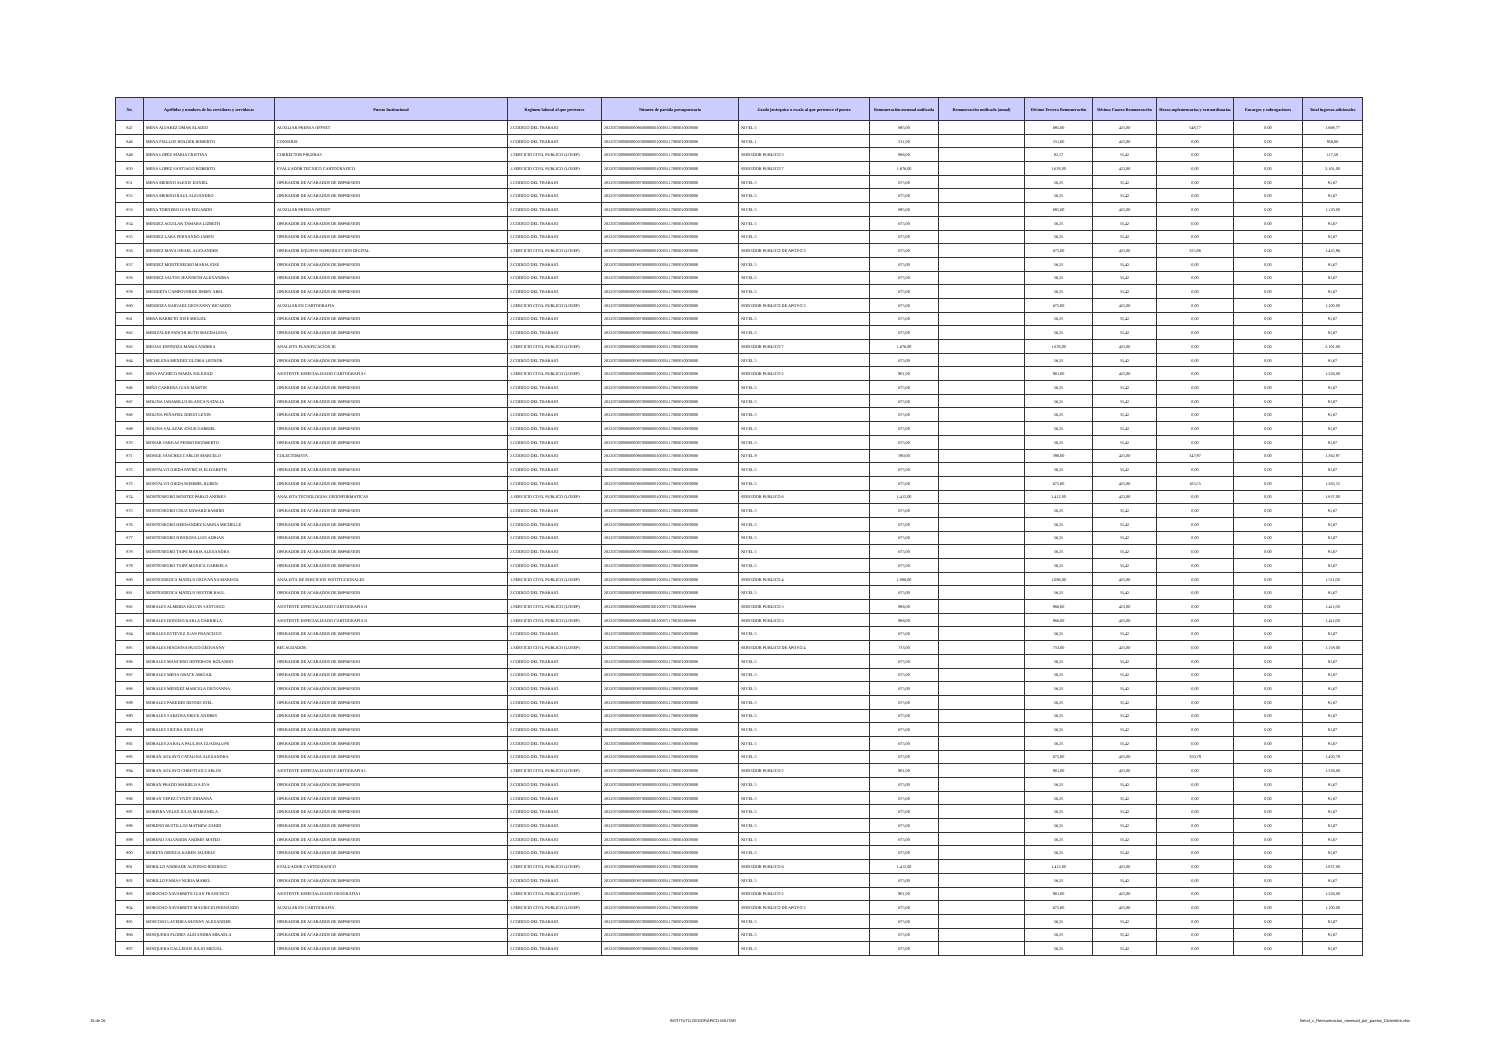| No. | Apellidos y nombres de los servidores y servidoras | Puesto Institucional | Regimen laboral al que pertenece | Número de partida presupuestaria | Grado jerárquico o escala al que pertenece el puesto | Remuneración mensual unificada | Remuneración unificada (anual) | Décimo Tercera Remuneración | Décima Cuarta Remuneración | Horas suplementarias y extraordinarias | Encargos y subrogaciones | Total ingresos adicionales |
| --- | --- | --- | --- | --- | --- | --- | --- | --- | --- | --- | --- | --- |
| 847 | MENA ALVAREZ OMAR ELADIO | AUXILIAR PRENSA OFFSET | 2.CODIGO DEL TRABAJO | 202207200000000086000000010005117000010000000 | NIVEL 5 | 695,00 | | 695,00 | 425,00 | 548,77 | 0,00 | 1.668,77 |
| 848 | MENA FIALLOS HOLGER ROBERTO | CONSERJE | 2.CODIGO DEL TRABAJO | 202207200000000010000000010005117000010000000 | NIVEL 1 | 531,00 | | 531,00 | 425,00 | 0,00 | 0,00 | 956,00 |
| 849 | MENA LOPEZ MARIA CRISTINA | CORRECTOR PRUEBAS | 1.SERVICIO CIVIL PUBLICO (LOSEP) | 202207200000000087000000050005117000010000000 | SERVIDOR PUBLICO 3 | 986,00 | | 82,17 | 35,42 | 0,00 | 0,00 | 117,58 |
| 850 | MENA LOPEZ SANTIAGO ROBERTO | EVALUADOR TECNICO CARTOGRAFICO | 1.SERVICIO CIVIL PUBLICO (LOSEP) | 202207200000000086000000010005117000010000000 | SERVIDOR PUBLICO 7 | 1.676,00 | | 1.676,00 | 425,00 | 0,00 | 0,00 | 2.101,00 |
| 851 | MENA MERINO ALEXIS DANIEL | OPERADOR DE ACABADOS DE IMPRESION | 2.CODIGO DEL TRABAJO | 202207200000000087000000050005117000010000000 | NIVEL 5 | 675,00 | | 56,25 | 35,42 | 0,00 | 0,00 | 91,67 |
| 852 | MENA MERINO RAUL ALEJANDRO | OPERADOR DE ACABADOS DE IMPRESION | 2.CODIGO DEL TRABAJO | 202207200000000087000000050005117000010000000 | NIVEL 5 | 675,00 | | 56,25 | 35,42 | 0,00 | 0,00 | 91,67 |
| 853 | MENA TORNERO JUAN EDUARDO | AUXILIAR PRENSA OFFSET | 2.CODIGO DEL TRABAJO | 202207200000000086000000010005117000010000000 | NIVEL 5 | 695,00 | | 695,00 | 425,00 | 0,00 | 0,00 | 1.120,00 |
| 854 | MENDEZ AGUILAR TAMARA LIZBETH | OPERADOR DE ACABADOS DE IMPRESION | 2.CODIGO DEL TRABAJO | 202207200000000087000000050005117000010000000 | NIVEL 5 | 675,00 | | 56,25 | 35,42 | 0,00 | 0,00 | 91,67 |
| 855 | MENDEZ LARA FERNANDO JAHEN | OPERADOR DE ACABADOS DE IMPRESION | 2.CODIGO DEL TRABAJO | 202207200000000087000000050005117000010000000 | NIVEL 5 | 675,00 | | 56,25 | 35,42 | 0,00 | 0,00 | 91,67 |
| 856 | MENDEZ MAYA ISRAEL ALEXANDER | OPERADOR EQUIPOS REPRODUCCION DIGITAL | 1.SERVICIO CIVIL PUBLICO (LOSEP) | 202207200000000086000000010005117000020000000 | SERVIDOR PUBLICO DE APOYO 3 | 675,00 | | 675,00 | 425,00 | 325,96 | 0,00 | 1.425,96 |
| 857 | MENDEZ MONTENEGRO MARIA JOSE | OPERADOR DE ACABADOS DE IMPRESION | 2.CODIGO DEL TRABAJO | 202207200000000087000000050005117000010000000 | NIVEL 5 | 675,00 | | 56,25 | 35,42 | 0,00 | 0,00 | 91,67 |
| 858 | MENDEZ SALTOS JEANNETH ALEXANDRA | OPERADOR DE ACABADOS DE IMPRESION | 2.CODIGO DEL TRABAJO | 202207200000000087000000050005117000010000000 | NIVEL 5 | 675,00 | | 56,25 | 35,42 | 0,00 | 0,00 | 91,67 |
| 859 | MENDIETA CAMPOVERDE JIMMY ABEL | OPERADOR DE ACABADOS DE IMPRESION | 2.CODIGO DEL TRABAJO | 202207200000000087000000050005117000010000000 | NIVEL 5 | 675,00 | | 56,25 | 35,42 | 0,00 | 0,00 | 91,67 |
| 860 | MENDOZA NARVAEZ GEOVANNY RICARDO | AUXILIAR EN CARTOGRAFIA | 1.SERVICIO CIVIL PUBLICO (LOSEP) | 202207200000000086000000010005117000010000000 | SERVIDOR PUBLICO DE APOYO 3 | 675,00 | | 675,00 | 425,00 | 0,00 | 0,00 | 1.100,00 |
| 861 | MERA BARRETO JOSE MIGUEL | OPERADOR DE ACABADOS DE IMPRESION | 2.CODIGO DEL TRABAJO | 202207200000000087000000050005117000010000000 | NIVEL 5 | 675,00 | | 56,25 | 35,42 | 0,00 | 0,00 | 91,67 |
| 862 | MERIZALDE PANCHI RUTH MAGDALENA | OPERADOR DE ACABADOS DE IMPRESION | 2.CODIGO DEL TRABAJO | 202207200000000087000000050005117000010000000 | NIVEL 5 | 675,00 | | 56,25 | 35,42 | 0,00 | 0,00 | 91,67 |
| 863 | MESIAS ESPINOZA MARIA ANDREA | ANALISTA PLANIFICACION III | 1.SERVICIO CIVIL PUBLICO (LOSEP) | 202207200000000010000000010005117000010000000 | SERVIDOR PUBLICO 7 | 1.676,00 | | 1.676,00 | 425,00 | 0,00 | 0,00 | 2.101,00 |
| 864 | MICHILENA MENDEZ GLORIA LEONOR | OPERADOR DE ACABADOS DE IMPRESION | 2.CODIGO DEL TRABAJO | 202207200000000087000000050005117000010000000 | NIVEL 5 | 675,00 | | 56,25 | 35,42 | 0,00 | 0,00 | 91,67 |
| 865 | MINA PACHECO MARIA SOLEDAD | ASISTENTE ESPECIALIZADO CARTOGRAFIA I | 1.SERVICIO CIVIL PUBLICO (LOSEP) | 202207200000000086000000010005117000010000000 | SERVIDOR PUBLICO 2 | 901,00 | | 901,00 | 425,00 | 0,00 | 0,00 | 1.326,00 |
| 866 | MIÑO CARRERA JUAN MARTIN | OPERADOR DE ACABADOS DE IMPRESION | 2.CODIGO DEL TRABAJO | 202207200000000087000000050005117000010000000 | NIVEL 5 | 675,00 | | 56,25 | 35,42 | 0,00 | 0,00 | 91,67 |
| 867 | MOLINA JARAMILLO BLANCA NATALIA | OPERADOR DE ACABADOS DE IMPRESION | 2.CODIGO DEL TRABAJO | 202207200000000087000000050005117000010000000 | NIVEL 5 | 675,00 | | 56,25 | 35,42 | 0,00 | 0,00 | 91,67 |
| 868 | MOLINA PEÑAFIEL DIEGO LENIN | OPERADOR DE ACABADOS DE IMPRESION | 2.CODIGO DEL TRABAJO | 202207200000000087000000050005117000010000000 | NIVEL 5 | 675,00 | | 56,25 | 35,42 | 0,00 | 0,00 | 91,67 |
| 869 | MOLINA SALAZAR JOSUE GABRIEL | OPERADOR DE ACABADOS DE IMPRESION | 2.CODIGO DEL TRABAJO | 202207200000000087000000050005117000010000000 | NIVEL 5 | 675,00 | | 56,25 | 35,42 | 0,00 | 0,00 | 91,67 |
| 870 | MONAR VARGAS PEDRO RIGOBERTO | OPERADOR DE ACABADOS DE IMPRESION | 2.CODIGO DEL TRABAJO | 202207200000000087000000050005117000010000000 | NIVEL 5 | 675,00 | | 56,25 | 35,42 | 0,00 | 0,00 | 91,67 |
| 871 | MONGE SANCHEZ CARLOS MARCELO | COLECTORISTA | 2.CODIGO DEL TRABAJO | 202207200000000086000000010005117000010000000 | NIVEL 9 | 590,00 | | 590,00 | 425,00 | 347,97 | 0,00 | 1.362,97 |
| 872 | MONTALVO OJEDA PATRICIA ELIZABETH | OPERADOR DE ACABADOS DE IMPRESION | 2.CODIGO DEL TRABAJO | 202207200000000087000000050005117000010000000 | NIVEL 5 | 675,00 | | 56,25 | 35,42 | 0,00 | 0,00 | 91,67 |
| 873 | MONTALVO OJEDA ROMMEL RUBEN | OPERADOR DE ACABADOS DE IMPRESION | 2.CODIGO DEL TRABAJO | 202207200000000086000000010005117000010000000 | NIVEL 5 | 675,00 | | 675,00 | 425,00 | 163,55 | 0,00 | 1.263,55 |
| 874 | MONTENEGRO BENITEZ PABLO ANDRES | ANALISTA TECNOLOGIAS GEOINFORMATICAS | 1.SERVICIO CIVIL PUBLICO (LOSEP) | 202207200000000010000000010005117000010000000 | SERVIDOR PUBLICO 6 | 1.412,00 | | 1.412,00 | 425,00 | 0,00 | 0,00 | 1.837,00 |
| 875 | MONTENEGRO CRUZ EDWARD RAMIRO | OPERADOR DE ACABADOS DE IMPRESION | 2.CODIGO DEL TRABAJO | 202207200000000087000000050005117000010000000 | NIVEL 5 | 675,00 | | 56,25 | 35,42 | 0,00 | 0,00 | 91,67 |
| 876 | MONTENEGRO HERNANDEZ KARINA MICHELLE | OPERADOR DE ACABADOS DE IMPRESION | 2.CODIGO DEL TRABAJO | 202207200000000087000000050005117000010000000 | NIVEL 5 | 675,00 | | 56,25 | 35,42 | 0,00 | 0,00 | 91,67 |
| 877 | MONTENEGRO HINOJOSA LUIS ADRIAN | OPERADOR DE ACABADOS DE IMPRESION | 2.CODIGO DEL TRABAJO | 202207200000000087000000050005117000010000000 | NIVEL 5 | 675,00 | | 56,25 | 35,42 | 0,00 | 0,00 | 91,67 |
| 878 | MONTENEGRO TAIPE MARIA ALEXANDRA | OPERADOR DE ACABADOS DE IMPRESION | 2.CODIGO DEL TRABAJO | 202207200000000087000000050005117000010000000 | NIVEL 5 | 675,00 | | 56,25 | 35,42 | 0,00 | 0,00 | 91,67 |
| 879 | MONTENEGRO TAIPE MONICA GABRIELA | OPERADOR DE ACABADOS DE IMPRESION | 2.CODIGO DEL TRABAJO | 202207200000000087000000050005117000010000000 | NIVEL 5 | 675,00 | | 56,25 | 35,42 | 0,00 | 0,00 | 91,67 |
| 880 | MONTESDEOCA MATEUS GEOVANNA MARISOL | ANALISTA DE SERVICIOS INSTITUCIONALES | 1.SERVICIO CIVIL PUBLICO (LOSEP) | 202207200000000010000000010005117000010000000 | SERVIDOR PUBLICO 4 | 1.086,00 | | 1.086,00 | 425,00 | 0,00 | 0,00 | 1.511,00 |
| 881 | MONTESDEOCA MATEUS NESTOR RAUL | OPERADOR DE ACABADOS DE IMPRESION | 2.CODIGO DEL TRABAJO | 202207200000000087000000050005117000010000000 | NIVEL 5 | 675,00 | | 56,25 | 35,42 | 0,00 | 0,00 | 91,67 |
| 882 | MORALES ALMEIDA KELVIN SANTIAGO | ASISTENTE ESPECIALIZADO CARTOGRAFIA II | 1.SERVICIO CIVIL PUBLICO (LOSEP) | 20220720000000008600001001000711700202888888 | SERVIDOR PUBLICO 3 | 986,00 | | 986,00 | 425,00 | 0,00 | 0,00 | 1.411,00 |
| 883 | MORALES DONOSO KARLA GABRIELA | ASISTENTE ESPECIALIZADO CARTOGRAFIA II | 1.SERVICIO CIVIL PUBLICO (LOSEP) | 20220720000000008600001001000711700202888888 | SERVIDOR PUBLICO 3 | 986,00 | | 986,00 | 425,00 | 0,00 | 0,00 | 1.411,00 |
| 884 | MORALES ESTEVEZ JUAN FRANCISCO | OPERADOR DE ACABADOS DE IMPRESION | 2.CODIGO DEL TRABAJO | 202207200000000087000000050005117000010000000 | NIVEL 5 | 675,00 | | 56,25 | 35,42 | 0,00 | 0,00 | 91,67 |
| 885 | MORALES HINOJOSA HUGO GEOVANNY | RECAUDADOR | 1.SERVICIO CIVIL PUBLICO (LOSEP) | 202207200000000010000000010005117000010000000 | SERVIDOR PUBLICO DE APOYO 4 | 733,00 | | 733,00 | 425,00 | 0,00 | 0,00 | 1.158,00 |
| 886 | MORALES MANCERO JEFFERSON ROLANDO | OPERADOR DE ACABADOS DE IMPRESION | 2.CODIGO DEL TRABAJO | 202207200000000087000000050005117000010000000 | NIVEL 5 | 675,00 | | 56,25 | 35,42 | 0,00 | 0,00 | 91,67 |
| 887 | MORALES MENA GRACE ABIGAIL | OPERADOR DE ACABADOS DE IMPRESION | 2.CODIGO DEL TRABAJO | 202207200000000087000000050005117000010000000 | NIVEL 5 | 675,00 | | 56,25 | 35,42 | 0,00 | 0,00 | 91,67 |
| 888 | MORALES MENDEZ MARCELA GEOVANNA | OPERADOR DE ACABADOS DE IMPRESION | 2.CODIGO DEL TRABAJO | 202207200000000087000000050005117000010000000 | NIVEL 5 | 675,00 | | 56,25 | 35,42 | 0,00 | 0,00 | 91,67 |
| 889 | MORALES PAREDES DENNIS JOEL | OPERADOR DE ACABADOS DE IMPRESION | 2.CODIGO DEL TRABAJO | 202207200000000087000000050005117000010000000 | NIVEL 5 | 675,00 | | 56,25 | 35,42 | 0,00 | 0,00 | 91,67 |
| 890 | MORALES SARZOSA ERICK ANDRES | OPERADOR DE ACABADOS DE IMPRESION | 2.CODIGO DEL TRABAJO | 202207200000000087000000050005117000010000000 | NIVEL 5 | 675,00 | | 56,25 | 35,42 | 0,00 | 0,00 | 91,67 |
| 891 | MORALES SIGCHA JOSE LUIS | OPERADOR DE ACABADOS DE IMPRESION | 2.CODIGO DEL TRABAJO | 202207200000000087000000050005117000010000000 | NIVEL 5 | 675,00 | | 56,25 | 35,42 | 0,00 | 0,00 | 91,67 |
| 892 | MORALES ZABALA PAULINA GUADALUPE | OPERADOR DE ACABADOS DE IMPRESION | 2.CODIGO DEL TRABAJO | 202207200000000087000000050005117000010000000 | NIVEL 5 | 675,00 | | 56,25 | 35,42 | 0,00 | 0,00 | 91,67 |
| 893 | MORAN AGUAYO CATALINA ALEXANDRA | OPERADOR DE ACABADOS DE IMPRESION | 2.CODIGO DEL TRABAJO | 202207200000000086000000010005117000020000000 | NIVEL 5 | 675,00 | | 675,00 | 425,00 | 350,79 | 0,00 | 1.450,79 |
| 894 | MORAN AGUAYO CHRISTIAN CARLOS | ASISTENTE ESPECIALIZADO CARTOGRAFIA I | 1.SERVICIO CIVIL PUBLICO (LOSEP) | 202207200000000086000000010005117000010000000 | SERVIDOR PUBLICO 2 | 901,00 | | 901,00 | 425,00 | 0,00 | 0,00 | 1.326,00 |
| 895 | MORAN PRADO MARIELISA EVA | OPERADOR DE ACABADOS DE IMPRESION | 2.CODIGO DEL TRABAJO | 202207200000000087000000050005117000010000000 | NIVEL 5 | 675,00 | | 56,25 | 35,42 | 0,00 | 0,00 | 91,67 |
| 896 | MORAN YEPEZ CYNDY JOHANNA | OPERADOR DE ACABADOS DE IMPRESION | 2.CODIGO DEL TRABAJO | 202207200000000087000000050005117000010000000 | NIVEL 5 | 675,00 | | 56,25 | 35,42 | 0,00 | 0,00 | 91,67 |
| 897 | MOREIRA VELEZ JULIA MARIANELA | OPERADOR DE ACABADOS DE IMPRESION | 2.CODIGO DEL TRABAJO | 202207200000000087000000050005117000010000000 | NIVEL 5 | 675,00 | | 56,25 | 35,42 | 0,00 | 0,00 | 91,67 |
| 898 | MORENO BUSTILLOS MATHEW ZAHID | OPERADOR DE ACABADOS DE IMPRESION | 2.CODIGO DEL TRABAJO | 202207200000000087000000050005117000010000000 | NIVEL 5 | 675,00 | | 56,25 | 35,42 | 0,00 | 0,00 | 91,67 |
| 899 | MORENO SALVADOR ANDRES MATEO | OPERADOR DE ACABADOS DE IMPRESION | 2.CODIGO DEL TRABAJO | 202207200000000087000000050005117000010000000 | NIVEL 5 | 675,00 | | 56,25 | 35,42 | 0,00 | 0,00 | 91,67 |
| 900 | MORETA ORTEGA KAREN JAUDELY | OPERADOR DE ACABADOS DE IMPRESION | 2.CODIGO DEL TRABAJO | 202207200000000087000000050005117000010000000 | NIVEL 5 | 675,00 | | 56,25 | 35,42 | 0,00 | 0,00 | 91,67 |
| 901 | MORILLO ANDRADE ALFONSO RODRIGO | EVALUADOR CARTOGRAFICO | 1.SERVICIO CIVIL PUBLICO (LOSEP) | 202207200000000086000000010005117000010000000 | SERVIDOR PUBLICO 6 | 1.412,00 | | 1.412,00 | 425,00 | 0,00 | 0,00 | 1.837,00 |
| 902 | MORILLO FARIAS NURIA MABEL | OPERADOR DE ACABADOS DE IMPRESION | 2.CODIGO DEL TRABAJO | 202207200000000087000000050005117000010000000 | NIVEL 5 | 675,00 | | 56,25 | 35,42 | 0,00 | 0,00 | 91,67 |
| 903 | MOROCHO NAVARRETE JUAN FRANCISCO | ASISTENTE ESPECIALIZADO GEOGRAFIA I | 1.SERVICIO CIVIL PUBLICO (LOSEP) | 202207200000000086000000010005117000010000000 | SERVIDOR PUBLICO 2 | 901,00 | | 901,00 | 425,00 | 0,00 | 0,00 | 1.326,00 |
| 904 | MOROCHO NAVARRETE MAURICIO FERNANDO | AUXILIAR EN CARTOGRAFIA | 1.SERVICIO CIVIL PUBLICO (LOSEP) | 202207200000000086000000010005117000010000000 | SERVIDOR PUBLICO DE APOYO 3 | 675,00 | | 675,00 | 425,00 | 0,00 | 0,00 | 1.100,00 |
| 905 | MOSCOSO LAYEDRA JHONNY ALEXANDER | OPERADOR DE ACABADOS DE IMPRESION | 2.CODIGO DEL TRABAJO | 202207200000000087000000050005117000010000000 | NIVEL 5 | 675,00 | | 56,25 | 35,42 | 0,00 | 0,00 | 91,67 |
| 906 | MOSQUERA FLORES ALEJANDRA MIKAELA | OPERADOR DE ACABADOS DE IMPRESION | 2.CODIGO DEL TRABAJO | 202207200000000087000000050005117000010000000 | NIVEL 5 | 675,00 | | 56,25 | 35,42 | 0,00 | 0,00 | 91,67 |
| 907 | MOSQUERA GALLEGOS JULIO MIGUEL | OPERADOR DE ACABADOS DE IMPRESION | 2.CODIGO DEL TRABAJO | 202207200000000087000000050005117000010000000 | NIVEL 5 | 675,00 | | 56,25 | 35,42 | 0,00 | 0,00 | 91,67 |
15 de 26 INSTITUTO GEOGRÁFICO MILITAR literal_c_Remuneracion_mensual_por_puesto_Diciembre.xlsx